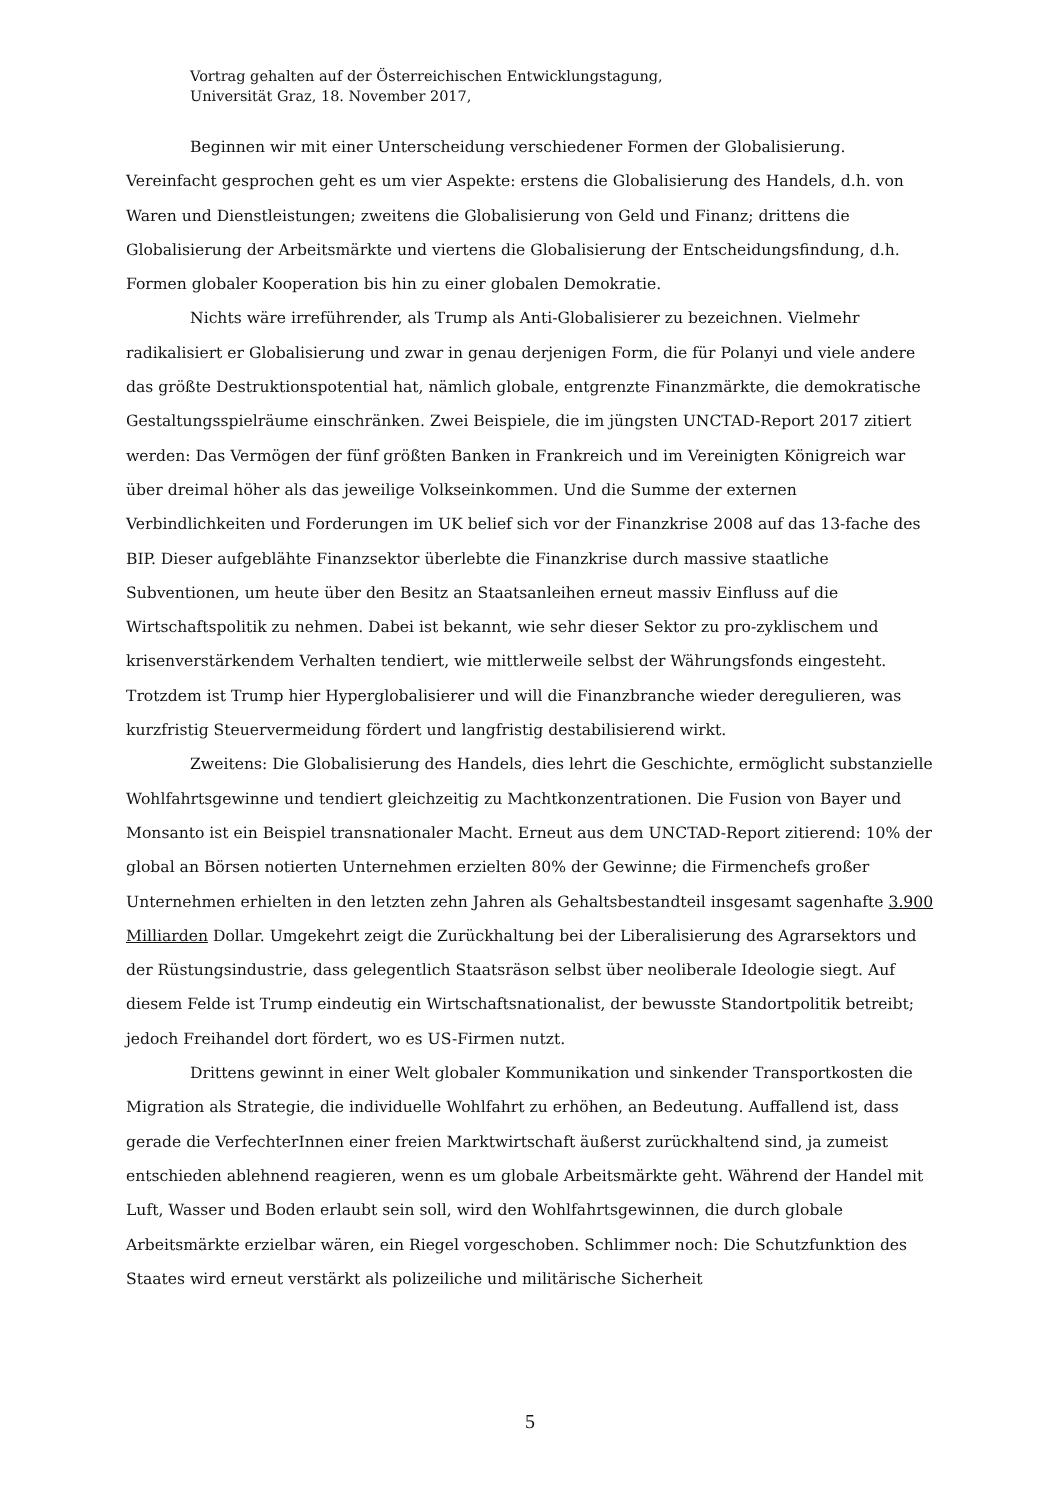Vortrag gehalten auf der Österreichischen Entwicklungstagung,
Universität Graz, 18. November 2017,
Beginnen wir mit einer Unterscheidung verschiedener Formen der Globalisierung. Vereinfacht gesprochen geht es um vier Aspekte: erstens die Globalisierung des Handels, d.h. von Waren und Dienstleistungen; zweitens die Globalisierung von Geld und Finanz; drittens die Globalisierung der Arbeitsmärkte und viertens die Globalisierung der Entscheidungsfindung, d.h. Formen globaler Kooperation bis hin zu einer globalen Demokratie.
Nichts wäre irreführender, als Trump als Anti-Globalisierer zu bezeichnen. Vielmehr radikalisiert er Globalisierung und zwar in genau derjenigen Form, die für Polanyi und viele andere das größte Destruktionspotential hat, nämlich globale, entgrenzte Finanzmärkte, die demokratische Gestaltungsspielräume einschränken. Zwei Beispiele, die im jüngsten UNCTAD-Report 2017 zitiert werden: Das Vermögen der fünf größten Banken in Frankreich und im Vereinigten Königreich war über dreimal höher als das jeweilige Volkseinkommen. Und die Summe der externen Verbindlichkeiten und Forderungen im UK belief sich vor der Finanzkrise 2008 auf das 13-fache des BIP. Dieser aufgeblähte Finanzsektor überlebte die Finanzkrise durch massive staatliche Subventionen, um heute über den Besitz an Staatsanleihen erneut massiv Einfluss auf die Wirtschaftspolitik zu nehmen. Dabei ist bekannt, wie sehr dieser Sektor zu pro-zyklischem und krisenverstärkendem Verhalten tendiert, wie mittlerweile selbst der Währungsfonds eingesteht. Trotzdem ist Trump hier Hyperglobalisierer und will die Finanzbranche wieder deregulieren, was kurzfristig Steuervermeidung fördert und langfristig destabilisierend wirkt.
Zweitens: Die Globalisierung des Handels, dies lehrt die Geschichte, ermöglicht substanzielle Wohlfahrtsgewinne und tendiert gleichzeitig zu Machtkonzentrationen. Die Fusion von Bayer und Monsanto ist ein Beispiel transnationaler Macht. Erneut aus dem UNCTAD-Report zitierend: 10% der global an Börsen notierten Unternehmen erzielten 80% der Gewinne; die Firmenchefs großer Unternehmen erhielten in den letzten zehn Jahren als Gehaltsbestandteil insgesamt sagenhafte 3.900 Milliarden Dollar. Umgekehrt zeigt die Zurückhaltung bei der Liberalisierung des Agrarsektors und der Rüstungsindustrie, dass gelegentlich Staatsräson selbst über neoliberale Ideologie siegt. Auf diesem Felde ist Trump eindeutig ein Wirtschaftsnationalist, der bewusste Standortpolitik betreibt; jedoch Freihandel dort fördert, wo es US-Firmen nutzt.
Drittens gewinnt in einer Welt globaler Kommunikation und sinkender Transportkosten die Migration als Strategie, die individuelle Wohlfahrt zu erhöhen, an Bedeutung. Auffallend ist, dass gerade die VerfechterInnen einer freien Marktwirtschaft äußerst zurückhaltend sind, ja zumeist entschieden ablehnend reagieren, wenn es um globale Arbeitsmärkte geht. Während der Handel mit Luft, Wasser und Boden erlaubt sein soll, wird den Wohlfahrtsgewinnen, die durch globale Arbeitsmärkte erzielbar wären, ein Riegel vorgeschoben. Schlimmer noch: Die Schutzfunktion des Staates wird erneut verstärkt als polizeiliche und militärische Sicherheit
5